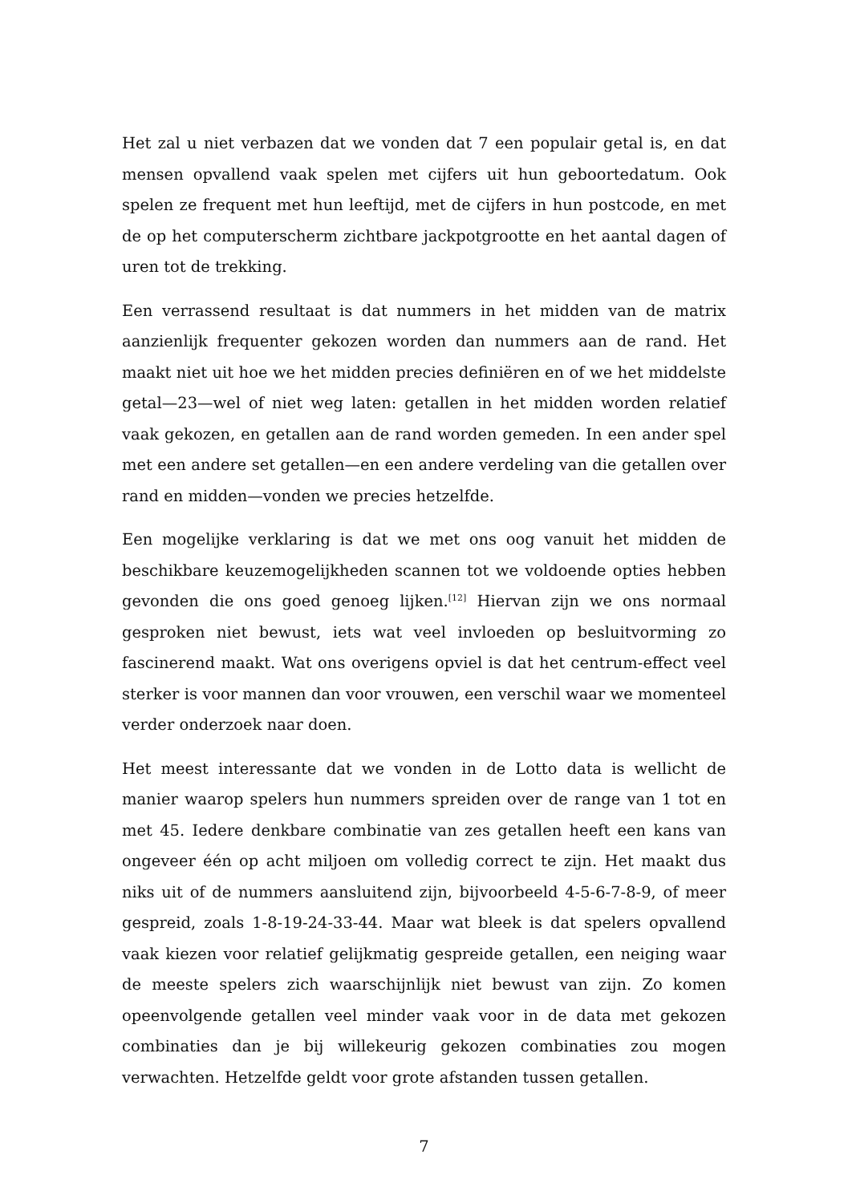Het zal u niet verbazen dat we vonden dat 7 een populair getal is, en dat mensen opvallend vaak spelen met cijfers uit hun geboortedatum. Ook spelen ze frequent met hun leeftijd, met de cijfers in hun postcode, en met de op het computerscherm zichtbare jackpotgrootte en het aantal dagen of uren tot de trekking.
Een verrassend resultaat is dat nummers in het midden van de matrix aanzienlijk frequenter gekozen worden dan nummers aan de rand. Het maakt niet uit hoe we het midden precies definiëren en of we het middelste getal—23—wel of niet weg laten: getallen in het midden worden relatief vaak gekozen, en getallen aan de rand worden gemeden. In een ander spel met een andere set getallen—en een andere verdeling van die getallen over rand en midden—vonden we precies hetzelfde.
Een mogelijke verklaring is dat we met ons oog vanuit het midden de beschikbare keuzemogelijkheden scannen tot we voldoende opties hebben gevonden die ons goed genoeg lijken.<sup>[12]</sup> Hiervan zijn we ons normaal gesproken niet bewust, iets wat veel invloeden op besluitvorming zo fascinerend maakt. Wat ons overigens opviel is dat het centrum-effect veel sterker is voor mannen dan voor vrouwen, een verschil waar we momenteel verder onderzoek naar doen.
Het meest interessante dat we vonden in de Lotto data is wellicht de manier waarop spelers hun nummers spreiden over de range van 1 tot en met 45. Iedere denkbare combinatie van zes getallen heeft een kans van ongeveer één op acht miljoen om volledig correct te zijn. Het maakt dus niks uit of de nummers aansluitend zijn, bijvoorbeeld 4-5-6-7-8-9, of meer gespreid, zoals 1-8-19-24-33-44. Maar wat bleek is dat spelers opvallend vaak kiezen voor relatief gelijkmatig gespreide getallen, een neiging waar de meeste spelers zich waarschijnlijk niet bewust van zijn. Zo komen opeenvolgende getallen veel minder vaak voor in de data met gekozen combinaties dan je bij willekeurig gekozen combinaties zou mogen verwachten. Hetzelfde geldt voor grote afstanden tussen getallen.
7